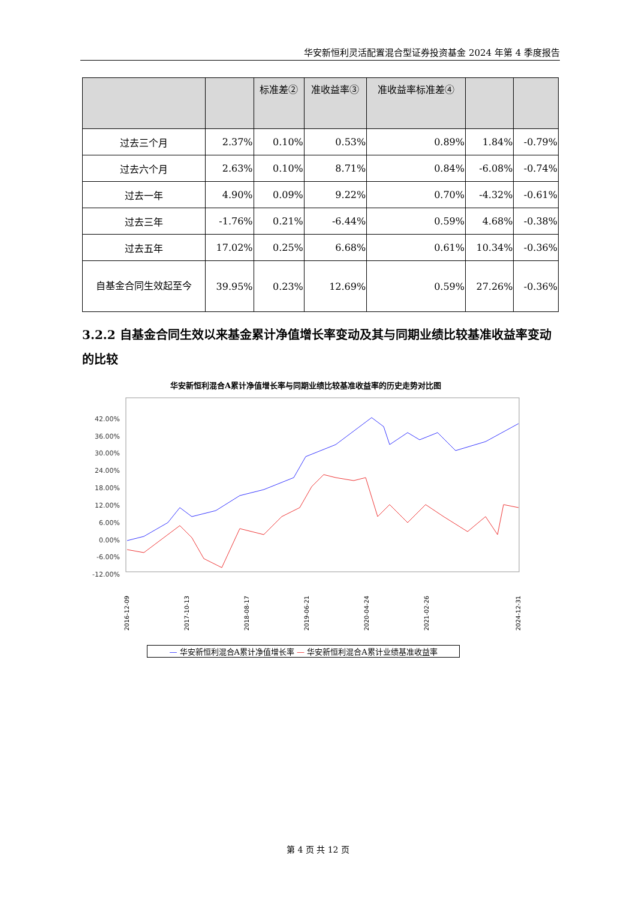华安新恒利灵活配置混合型证券投资基金 2024 年第 4 季度报告
| | | 标准差② | 准收益率③ | 准收益率标准差④ | | |
| --- | --- | --- | --- | --- | --- | --- |
| 过去三个月 | 2.37% | 0.10% | 0.53% | 0.89% | 1.84% | -0.79% |
| 过去六个月 | 2.63% | 0.10% | 8.71% | 0.84% | -6.08% | -0.74% |
| 过去一年 | 4.90% | 0.09% | 9.22% | 0.70% | -4.32% | -0.61% |
| 过去三年 | -1.76% | 0.21% | -6.44% | 0.59% | 4.68% | -0.38% |
| 过去五年 | 17.02% | 0.25% | 6.68% | 0.61% | 10.34% | -0.36% |
| 自基金合同生效起至今 | 39.95% | 0.23% | 12.69% | 0.59% | 27.26% | -0.36% |
3.2.2 自基金合同生效以来基金累计净值增长率变动及其与同期业绩比较基准收益率变动的比较
华安新恒利混合A累计净值增长率与同期业绩比较基准收益率的历史走势对比图
42.00%
36.00%
30.00%
24.00%
18.00%
12.00%
6.00%
0.00%
-6.00%
-12.00%
2016-12-09
2017-10-13
2018-08-17
2019-06-21
2020-04-24
2021-02-26
2024-12-31
— 华安新恒利混合A累计净值增长率 — 华安新恒利混合A累计业绩基准收益率
第 4 页 共 12 页